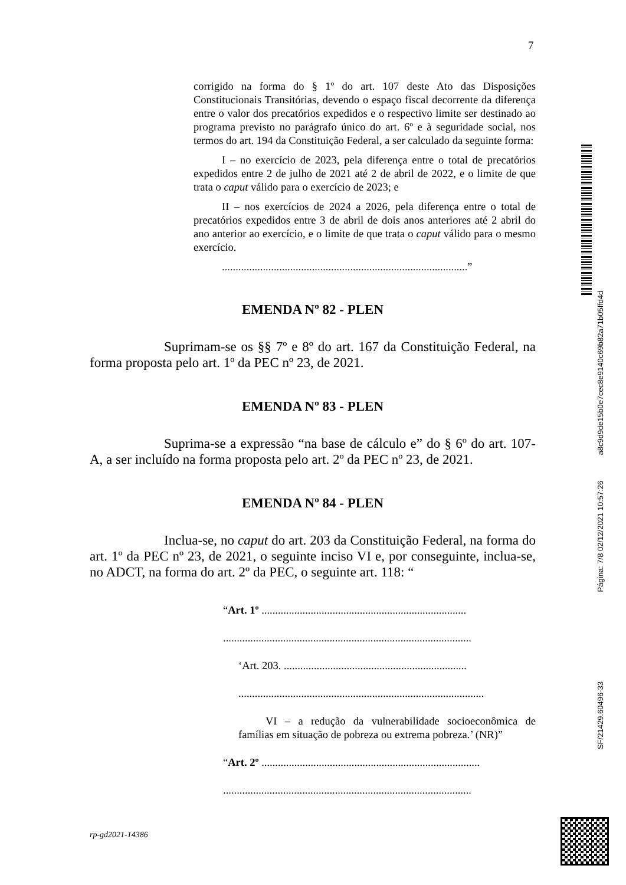7
corrigido na forma do § 1º do art. 107 deste Ato das Disposições Constitucionais Transitórias, devendo o espaço fiscal decorrente da diferença entre o valor dos precatórios expedidos e o respectivo limite ser destinado ao programa previsto no parágrafo único do art. 6º e à seguridade social, nos termos do art. 194 da Constituição Federal, a ser calculado da seguinte forma:
I – no exercício de 2023, pela diferença entre o total de precatórios expedidos entre 2 de julho de 2021 até 2 de abril de 2022, e o limite de que trata o caput válido para o exercício de 2023; e
II – nos exercícios de 2024 a 2026, pela diferença entre o total de precatórios expedidos entre 3 de abril de dois anos anteriores até 2 abril do ano anterior ao exercício, e o limite de que trata o caput válido para o mesmo exercício.
..........................................................................................”
EMENDA Nº 82 - PLEN
Suprimam-se os §§ 7º e 8º do art. 167 da Constituição Federal, na forma proposta pelo art. 1º da PEC nº 23, de 2021.
EMENDA Nº 83 - PLEN
Suprima-se a expressão “na base de cálculo e” do § 6º do art. 107-A, a ser incluído na forma proposta pelo art. 2º da PEC nº 23, de 2021.
EMENDA Nº 84 - PLEN
Inclua-se, no caput do art. 203 da Constituição Federal, na forma do art. 1º da PEC nº 23, de 2021, o seguinte inciso VI e, por conseguinte, inclua-se, no ADCT, na forma do art. 2º da PEC, o seguinte art. 118: “
“Art. 1º ...........................................................................
...........................................................................................
‘Art. 203. ...................................................................
..........................................................................................
VI – a redução da vulnerabilidade socioeconômica de famílias em situação de pobreza ou extrema pobreza.’ (NR)”
“Art. 2º ................................................................................
...........................................................................................
SF/21429.60496-33 Página: 7/8 02/12/2021 10:57:26 a8c9d9de15b0e7cec8e9140c69b82a71b05ffd4d
rp-gd2021-14386